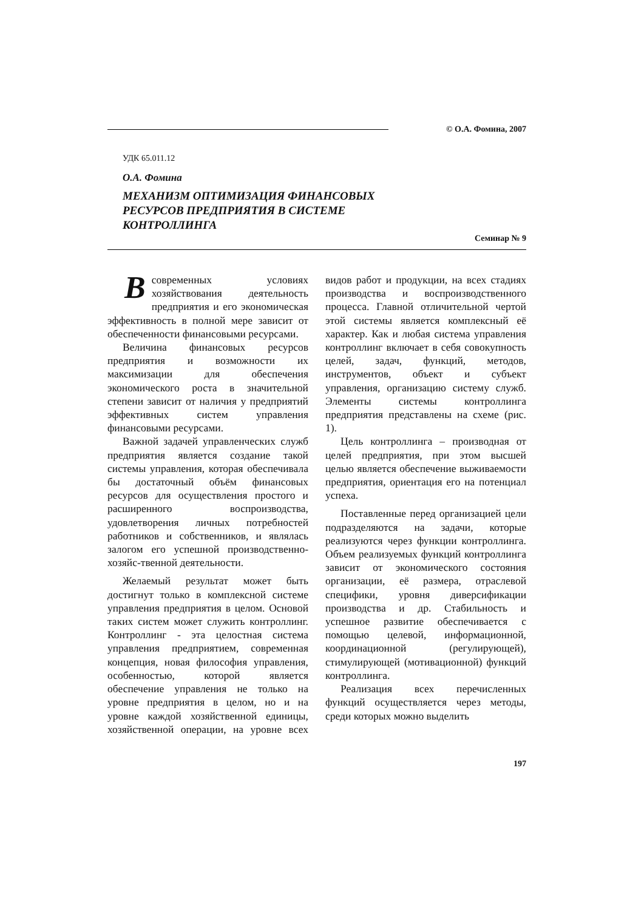© О.А. Фомина, 2007
УДК 65.011.12
О.А. Фомина
МЕХАНИЗМ ОПТИМИЗАЦИЯ ФИНАНСОВЫХ
РЕСУРСОВ ПРЕДПРИЯТИЯ В СИСТЕМЕ
КОНТРОЛЛИНГА
Семинар № 9
В современных условиях хозяйствования деятельность предприятия и его экономическая эффективность в полной мере зависит от обеспеченности финансовыми ресурсами.
Величина финансовых ресурсов предприятия и возможности их максимизации для обеспечения экономического роста в значительной степени зависит от наличия у предприятий эффективных систем управления финансовыми ресурсами.
Важной задачей управленческих служб предприятия является создание такой системы управления, которая обеспечивала бы достаточный объём финансовых ресурсов для осуществления простого и расширенного воспроизводства, удовлетворения личных потребностей работников и собственников, и являлась залогом его успешной производственно-хозяйс-твенной деятельности.
Желаемый результат может быть достигнут только в комплексной системе управления предприятия в целом. Основой таких систем может служить контроллинг. Контроллинг - эта целостная система управления предприятием, современная концепция, новая философия управления, особенностью, которой является обеспечение управления не только на уровне предприятия в целом, но и на уровне каждой хозяйственной единицы, хозяйственной операции, на уровне всех видов работ и продукции, на всех стадиях производства и воспроизводственного процесса. Главной отличительной чертой этой системы является комплексный её характер. Как и любая система управления контроллинг включает в себя совокупность целей, задач, функций, методов, инструментов, объект и субъект управления, организацию систему служб. Элементы системы контроллинга предприятия представлены на схеме (рис. 1).
Цель контроллинга – производная от целей предприятия, при этом высшей целью является обеспечение выживаемости предприятия, ориентация его на потенциал успеха.
Поставленные перед организацией цели подразделяются на задачи, которые реализуются через функции контроллинга. Объем реализуемых функций контроллинга зависит от экономического состояния организации, её размера, отраслевой специфики, уровня диверсификации производства и др. Стабильность и успешное развитие обеспечивается с помощью целевой, информационной, координационной (регулирующей), стимулирующей (мотивационной) функций контроллинга.
Реализация всех перечисленных функций осуществляется через методы, среди которых можно выделить
197